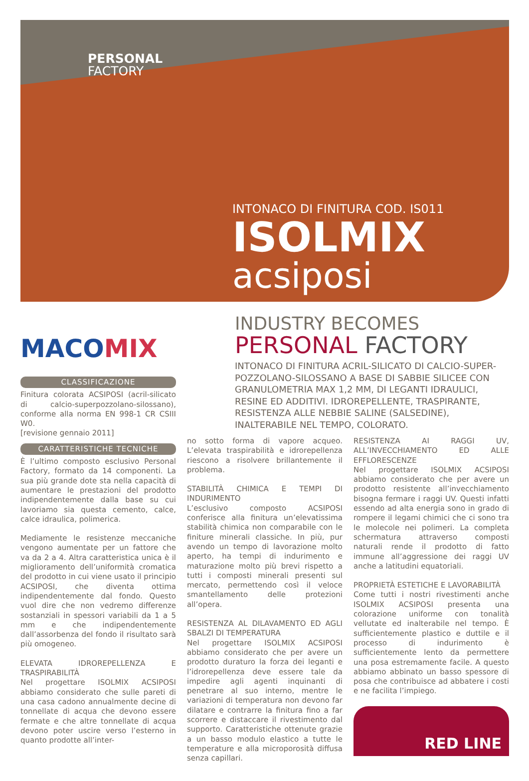PERSONAL
FACTORY
INTONACO DI FINITURA COD. IS011
ISOLMIX
acsiposi
MACOMIX
INDUSTRY BECOMES
PERSONAL FACTORY
INTONACO DI FINITURA ACRIL-SILICATO DI CALCIO-SUPER-POZZOLANO-SILOSSANO A BASE DI SABBIE SILICEE CON GRANULOMETRIA MAX 1,2 MM, DI LEGANTI IDRAULICI, RESINE ED ADDITIVI. IDROREPELLENTE, TRASPIRANTE, RESISTENZA ALLE NEBBIE SALINE (SALSEDINE), INALTERABILE NEL TEMPO, COLORATO.
CLASSIFICAZIONE
Finitura colorata ACSIPOSI (acril-silicato di calcio-superpozzolano-silossano), conforme alla norma EN 998-1 CR CSIII W0.
[revisione gennaio 2011]
CARATTERISTICHE TECNICHE
È l’ultimo composto esclusivo Personal Factory, formato da 14 componenti. La sua più grande dote sta nella capacità di aumentare le prestazioni del prodotto indipendentemente dalla base su cui lavoriamo sia questa cemento, calce, calce idraulica, polimerica.
Mediamente le resistenze meccaniche vengono aumentate per un fattore che va da 2 a 4. Altra caratteristica unica è il miglioramento dell’uniformità cromatica del prodotto in cui viene usato il principio ACSIPOSI, che diventa ottima indipendentemente dal fondo. Questo vuol dire che non vedremo differenze sostanziali in spessori variabili da 1 a 5 mm e che indipendentemente dall’assorbenza del fondo il risultato sarà più omogeneo.
ELEVATA IDROREPELLENZA E TRASPIRABILITÀ
Nel progettare ISOLMIX ACSIPOSI abbiamo considerato che sulle pareti di una casa cadono annualmente decine di tonnellate di acqua che devono essere fermate e che altre tonnellate di acqua devono poter uscire verso l’esterno in quanto prodotte all’inter-
no sotto forma di vapore acqueo. L’elevata traspirabilità e idrorepellenza riescono a risolvere brillantemente il problema.
STABILITÀ CHIMICA E TEMPI DI INDURIMENTO
L’esclusivo composto ACSIPOSI conferisce alla finitura un’elevatissima stabilità chimica non comparabile con le finiture minerali classiche. In più, pur avendo un tempo di lavorazione molto aperto, ha tempi di indurimento e maturazione molto più brevi rispetto a tutti i composti minerali presenti sul mercato, permettendo così il veloce smantellamento delle protezioni all’opera.
RESISTENZA AL DILAVAMENTO ED AGLI SBALZI DI TEMPERATURA
Nel progettare ISOLMIX ACSIPOSI abbiamo considerato che per avere un prodotto duraturo la forza dei leganti e l’idrorepellenza deve essere tale da impedire agli agenti inquinanti di penetrare al suo interno, mentre le variazioni di temperatura non devono far dilatare e contrarre la finitura fino a far scorrere e distaccare il rivestimento dal supporto. Caratteristiche ottenute grazie a un basso modulo elastico a tutte le temperature e alla microporosità diffusa senza capillari.
RESISTENZA AI RAGGI UV, ALL’INVECCHIAMENTO ED ALLE EFFLORESCENZE
Nel progettare ISOLMIX ACSIPOSI abbiamo considerato che per avere un prodotto resistente all’invecchiamento bisogna fermare i raggi UV. Questi infatti essendo ad alta energia sono in grado di rompere il legami chimici che ci sono tra le molecole nei polimeri. La completa schermatura attraverso composti naturali rende il prodotto di fatto immune all’aggressione dei raggi UV anche a latitudini equatoriali.
PROPRIETÀ ESTETICHE E LAVORABILITÀ
Come tutti i nostri rivestimenti anche ISOLMIX ACSIPOSI presenta una colorazione uniforme con tonalità vellutate ed inalterabile nel tempo. È sufficientemente plastico e duttile e il processo di indurimento è sufficientemente lento da permettere una posa estremamente facile. A questo abbiamo abbinato un basso spessore di posa che contribuisce ad abbatere i costi e ne facilita l’impiego.
RED LINE